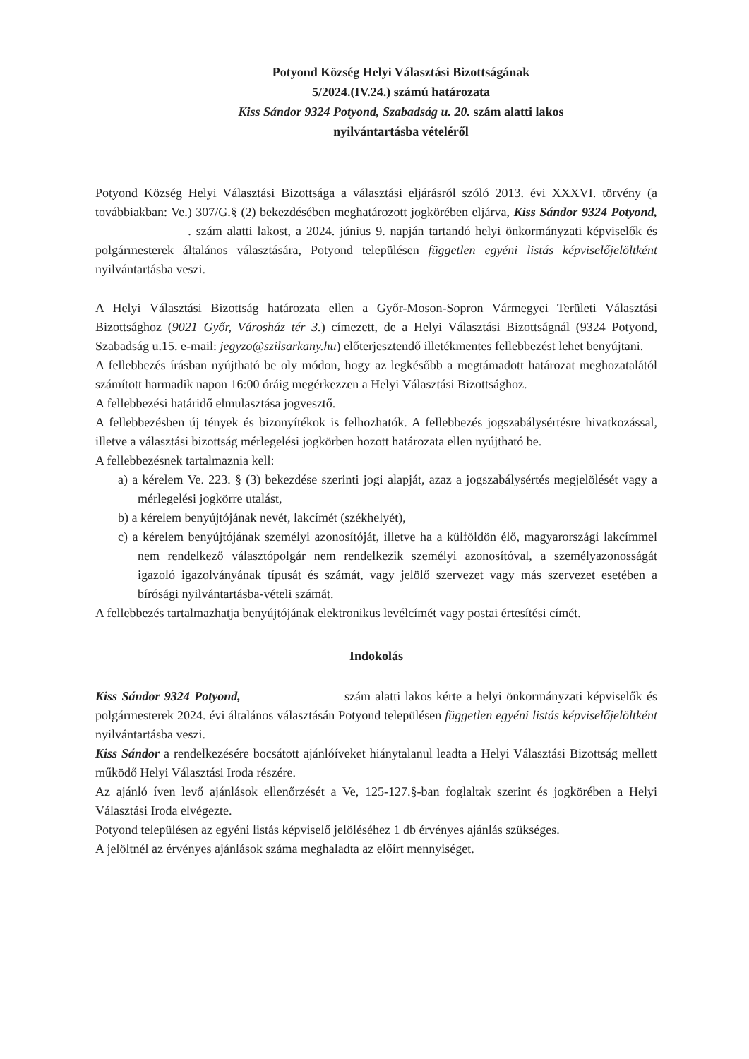Potyond Község Helyi Választási Bizottságának
5/2024.(IV.24.) számú határozata
Kiss Sándor 9324 Potyond, Szabadság u. 20. szám alatti lakos
nyilvántartásba vételéről
Potyond Község Helyi Választási Bizottsága a választási eljárásról szóló 2013. évi XXXVI. törvény (a továbbiakban: Ve.) 307/G.§ (2) bekezdésében meghatározott jogkörében eljárva, Kiss Sándor 9324 Potyond, . szám alatti lakost, a 2024. június 9. napján tartandó helyi önkormányzati képviselők és polgármesterek általános választására, Potyond településen független egyéni listás képviselőjelöltként nyilvántartásba veszi.
A Helyi Választási Bizottság határozata ellen a Győr-Moson-Sopron Vármegyei Területi Választási Bizottsághoz (9021 Győr, Városház tér 3.) címezett, de a Helyi Választási Bizottságnál (9324 Potyond, Szabadság u.15. e-mail: jegyzo@szilsarkany.hu) előterjesztendő illetékmentes fellebbezést lehet benyújtani.
A fellebbezés írásban nyújtható be oly módon, hogy az legkésőbb a megtámadott határozat meghozatalától számított harmadik napon 16:00 óráig megérkezzen a Helyi Választási Bizottsághoz.
A fellebbezési határidő elmulasztása jogvesztő.
A fellebbezésben új tények és bizonyítékok is felhozhatók. A fellebbezés jogszabálysértésre hivatkozással, illetve a választási bizottság mérlegelési jogkörben hozott határozata ellen nyújtható be.
A fellebbezésnek tartalmaznia kell:
a) a kérelem Ve. 223. § (3) bekezdése szerinti jogi alapját, azaz a jogszabálysértés megjelölését vagy a mérlegelési jogkörre utalást,
b) a kérelem benyújtójának nevét, lakcímét (székhelyét),
c) a kérelem benyújtójának személyi azonosítóját, illetve ha a külföldön élő, magyarországi lakcímmel nem rendelkező választópolgár nem rendelkezik személyi azonosítóval, a személyazonosságát igazoló igazolványának típusát és számát, vagy jelölő szervezet vagy más szervezet esetében a bírósági nyilvántartásba-vételi számát.
A fellebbezés tartalmazhatja benyújtójának elektronikus levélcímét vagy postai értesítési címét.
Indokolás
Kiss Sándor 9324 Potyond, szám alatti lakos kérte a helyi önkormányzati képviselők és polgármesterek 2024. évi általános választásán Potyond településen független egyéni listás képviselőjelöltként nyilvántartásba veszi.
Kiss Sándor a rendelkezésére bocsátott ajánlóíveket hiánytalanul leadta a Helyi Választási Bizottság mellett működő Helyi Választási Iroda részére.
Az ajánló íven levő ajánlások ellenőrzését a Ve, 125-127.§-ban foglaltak szerint és jogkörében a Helyi Választási Iroda elvégezte.
Potyond településen az egyéni listás képviselő jelöléséhez 1 db érvényes ajánlás szükséges.
A jelöltnél az érvényes ajánlások száma meghaladta az előírt mennyiséget.